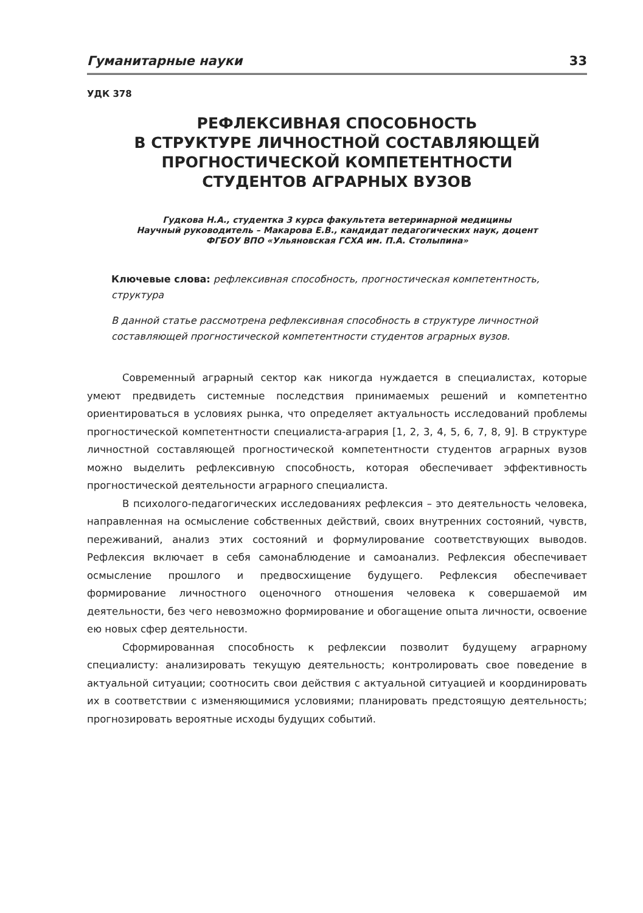Гуманитарные науки 33
УДК 378
РЕФЛЕКСИВНАЯ СПОСОБНОСТЬ
В СТРУКТУРЕ ЛИЧНОСТНОЙ СОСТАВЛЯЮЩЕЙ
ПРОГНОСТИЧЕСКОЙ КОМПЕТЕНТНОСТИ
СТУДЕНТОВ АГРАРНЫХ ВУЗОВ
Гудкова Н.А., студентка 3 курса факультета ветеринарной медицины
Научный руководитель – Макарова Е.В., кандидат педагогических наук, доцент
ФГБОУ ВПО «Ульяновская ГСХА им. П.А. Столыпина»
Ключевые слова: рефлексивная способность, прогностическая компетентность, структура
В данной статье рассмотрена рефлексивная способность в структуре личностной составляющей прогностической компетентности студентов аграрных вузов.
Современный аграрный сектор как никогда нуждается в специалистах, которые умеют предвидеть системные последствия принимаемых решений и компетентно ориентироваться в условиях рынка, что определяет актуальность исследований проблемы прогностической компетентности специалиста-агрария [1, 2, 3, 4, 5, 6, 7, 8, 9]. В структуре личностной составляющей прогностической компетентности студентов аграрных вузов можно выделить рефлексивную способность, которая обеспечивает эффективность прогностической деятельности аграрного специалиста.
В психолого-педагогических исследованиях рефлексия – это деятельность человека, направленная на осмысление собственных действий, своих внутренних состояний, чувств, переживаний, анализ этих состояний и формулирование соответствующих выводов. Рефлексия включает в себя самонаблюдение и самоанализ. Рефлексия обеспечивает осмысление прошлого и предвосхищение будущего. Рефлексия обеспечивает формирование личностного оценочного отношения человека к совершаемой им деятельности, без чего невозможно формирование и обогащение опыта личности, освоение ею новых сфер деятельности.
Сформированная способность к рефлексии позволит будущему аграрному специалисту: анализировать текущую деятельность; контролировать свое поведение в актуальной ситуации; соотносить свои действия с актуальной ситуацией и координировать их в соответствии с изменяющимися условиями; планировать предстоящую деятельность; прогнозировать вероятные исходы будущих событий.